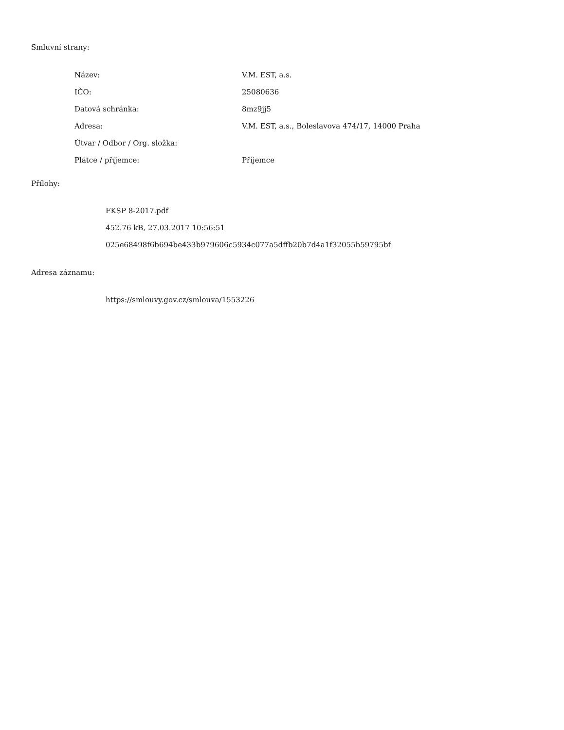Smluvní strany:
| Název: | V.M. EST, a.s. |
| IČO: | 25080636 |
| Datová schránka: | 8mz9jj5 |
| Adresa: | V.M. EST, a.s., Boleslavova 474/17, 14000 Praha |
| Útvar / Odbor / Org. složka: | |
| Plátce / příjemce: | Příjemce |
Přílohy:
FKSP 8-2017.pdf
452.76 kB, 27.03.2017 10:56:51
025e68498f6b694be433b979606c5934c077a5dffb20b7d4a1f32055b59795bf
Adresa záznamu:
https://smlouvy.gov.cz/smlouva/1553226